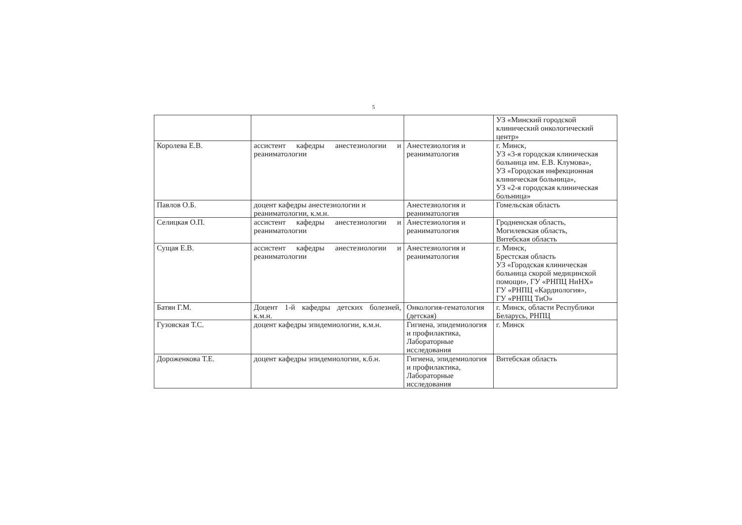5
| | | | УЗ «Минский городской клинический онкологический центр» |
| Королева Е.В. | ассистент кафедры анестезиологии и реаниматологии | Анестезиология и реаниматология | г. Минск, УЗ «3-я городская клиническая больница им. Е.В. Клумова», УЗ «Городская инфекционная клиническая больница», УЗ «2-я городская клиническая больница» |
| Павлов О.Б. | доцент кафедры анестезиологии и реаниматологии, к.м.н. | Анестезиология и реаниматология | Гомельская область |
| Селицкая О.П. | ассистент кафедры анестезиологии и реаниматологии | Анестезиология и реаниматология | Гродненская область, Могилевская область, Витебская область |
| Сущая Е.В. | ассистент кафедры анестезиологии и реаниматологии | Анестезиология и реаниматология | г. Минск, Брестская область УЗ «Городская клиническая больница скорой медицинской помощи», ГУ «РНПЦ НиНХ» ГУ «РНПЦ «Кардиология», ГУ «РНПЦ ТиО» |
| Батян Г.М. | Доцент 1-й кафедры детских болезней, к.м.н. | Онкология-гематология (детская) | г. Минск, области Республики Беларусь, РНПЦ |
| Гузовская Т.С. | доцент кафедры эпидемиологии, к.м.н. | Гигиена, эпидемиология и профилактика, Лабораторные исследования | г. Минск |
| Дороженкова Т.Е. | доцент кафедры эпидемиологии, к.б.н. | Гигиена, эпидемиология и профилактика, Лабораторные исследования | Витебская область |